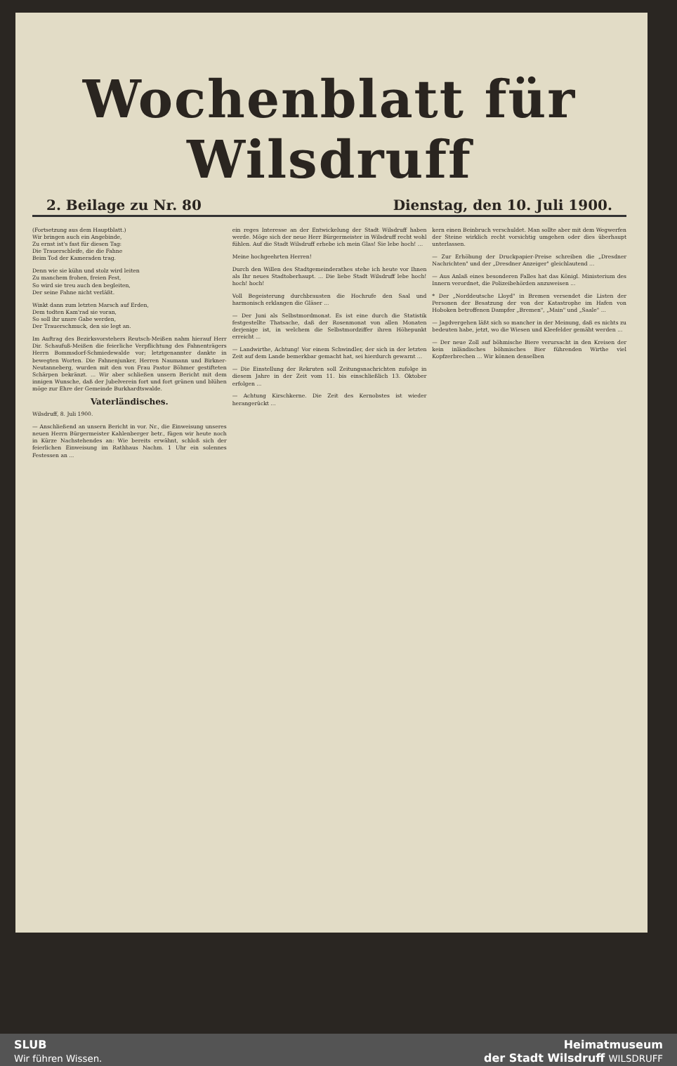Wochenblatt für Wilsdruff
2. Beilage zu Nr. 80 Dienstag, den 10. Juli 1900.
(Fortsetzung aus dem Hauptblatt.)
Wir bringen auch ein Angebinde,
Zu ernst ist's fast für diesen Tag:
Die Trauerschleife, die die Fahne
Beim Tod der Kameraden trag.
Denn wie sie kühn und stolz wird leiten
Zu manchem frohen, freien Fest,
So wird sie treu auch den begleiten,
Der seine Fahne nicht verläßt.
Winkt dann zum letzten Marsch auf Erden,
Dem todten Kam'rad sie voran,
So soll ihr unsre Gabe werden,
Der Trauerschmuck, den sie legt an.
Im Auftrag des Bezirksvorstehers Reutsch-Meißen nahm hierauf Herr Dir. Schaufuß-Meißen die feierliche Verpflichtung des Fahnenträgers Herrn Bommsdorf-Schmiedewalde vor; letztgenannter dankte in bewegten Worten. Die Fahnenjunker, Herren Naumann und Birkner-Neutanneberg, wurden mit den von Frau Pastor Böhmer gestifteten Schärpen bekränzt. ... Wir aber schließen unsern Bericht mit dem innigen Wunsche, daß der Jubelverein fort und fort grünen und blühen möge zur Ehre der Gemeinde Burkhardtswalde.
Vaterländisches.
Wilsdruff, 8. Juli 1900.
— Anschließend an unsern Bericht in vor. Nr., die Einweisung unseres neuen Herrn Bürgermeister Kahlenberger betr., fügen wir heute noch in Kürze Nachstehendes an: Wie bereits erwähnt, schloß sich der feierlichen Einweisung im Rathhaus Nachm. 1 Uhr ein solennes Festessen an ...
ein reges Interesse an der Entwickelung der Stadt Wilsdruff haben werde. Möge sich der neue Herr Bürgermeister in Wilsdruff recht wohl fühlen. Auf die Stadt Wilsdruff erhebe ich mein Glas! Sie lebe hoch! ...
Meine hochgeehrten Herren!
Durch den Willen des Stadtgemeinderathes stehe ich heute vor Ihnen als Ihr neues Stadtoberhaupt. ... Die liebe Stadt Wilsdruff lebe hoch! hoch! hoch!
Voll Begeisterung durchbrausten die Hochrufe den Saal und harmonisch erklangen die Gläser ...
— Der Juni als Selbstmordmonat. Es ist eine durch die Statistik festgestellte Thatsache, daß der Rosenmonat von allen Monaten derjenige ist, in welchem die Selbstmordziffer ihren Höhepunkt erreicht ...
— Landwirthe, Achtung! Vor einem Schwindler, der sich in der letzten Zeit auf dem Lande bemerkbar gemacht hat, sei hierdurch gewarnt ...
— Die Einstellung der Rekruten soll Zeitungsnachrichten zufolge in diesem Jahre in der Zeit vom 11. bis einschließlich 13. Oktober erfolgen ...
— Achtung Kirschkerne. Die Zeit des Kernobstes ist wieder herangerückt ...
kern einen Beinbruch verschuldet. Man sollte aber mit dem Wegwerfen der Steine wirklich recht vorsichtig umgehen oder dies überhaupt unterlassen.
— Zur Erhöhung der Druckpapier-Preise schreiben die „Dresdner Nachrichten" und der „Dresdner Anzeiger" gleichlautend ...
— Aus Anlaß eines besonderen Falles hat das Königl. Ministerium des Innern verordnet, die Polizeibehörden anzuweisen ...
* Der „Norddeutsche Lloyd" in Bremen versendet die Listen der Personen der Besatzung der von der Katastrophe im Hafen von Hoboken betroffenen Dampfer „Bremen", „Main" und „Saale" ...
— Jagdvergehen läßt sich so mancher in der Meinung, daß es nichts zu bedeuten habe, jetzt, wo die Wiesen und Kleefelder gemäht werden ...
— Der neue Zoll auf böhmische Biere verursacht in den Kreisen der kein inländisches böhmisches Bier führenden Wirthe viel Kopfzerbrechen ... Wir können denselben
SLUB
Wir führen Wissen.
Heimatmuseum
der Stadt Wilsdruff WILSDRUFF